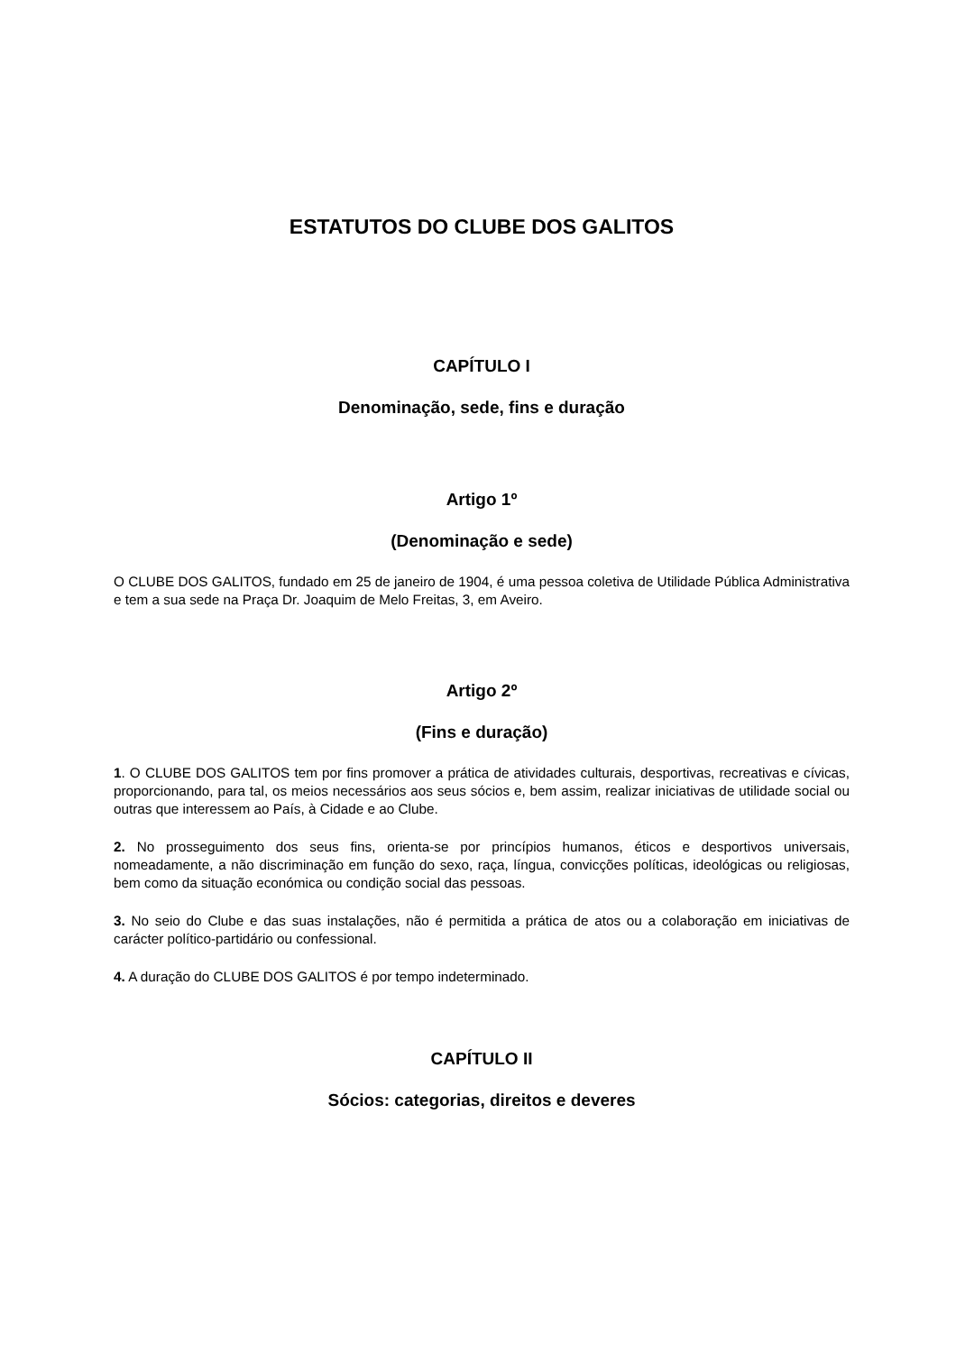ESTATUTOS DO CLUBE DOS GALITOS
CAPÍTULO I
Denominação, sede, fins e duração
Artigo 1º
(Denominação e sede)
O CLUBE DOS GALITOS, fundado em 25 de janeiro de 1904, é uma pessoa coletiva de Utilidade Pública Administrativa e tem a sua sede na Praça Dr. Joaquim de Melo Freitas, 3, em Aveiro.
Artigo 2º
(Fins e duração)
1. O CLUBE DOS GALITOS tem por fins promover a prática de atividades culturais, desportivas, recreativas e cívicas, proporcionando, para tal, os meios necessários aos seus sócios e, bem assim, realizar iniciativas de utilidade social ou outras que interessem ao País, à Cidade e ao Clube.
2. No prosseguimento dos seus fins, orienta-se por princípios humanos, éticos e desportivos universais, nomeadamente, a não discriminação em função do sexo, raça, língua, convicções políticas, ideológicas ou religiosas, bem como da situação económica ou condição social das pessoas.
3. No seio do Clube e das suas instalações, não é permitida a prática de atos ou a colaboração em iniciativas de carácter político-partidário ou confessional.
4. A duração do CLUBE DOS GALITOS é por tempo indeterminado.
CAPÍTULO II
Sócios: categorias, direitos e deveres